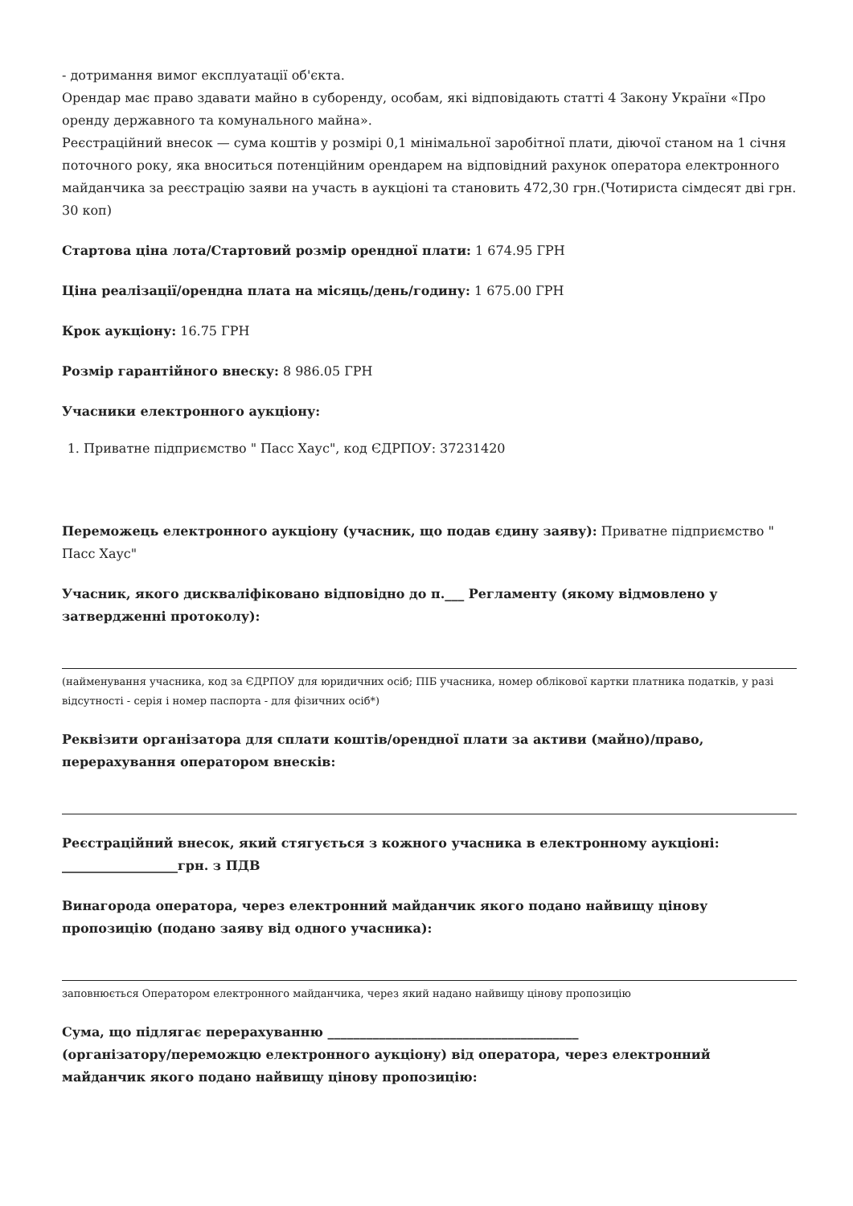- дотримання вимог експлуатації об'єкта.
Орендар має право здавати майно в суборенду, особам, які відповідають статті 4 Закону України «Про оренду державного та комунального майна».
Реєстраційний внесок — сума коштів у розмірі 0,1 мінімальної заробітної плати, діючої станом на 1 січня поточного року, яка вноситься потенційним орендарем на відповідний рахунок оператора електронного майданчика за реєстрацію заяви на участь в аукціоні та становить 472,30 грн.(Чотириста сімдесят дві грн. 30 коп)
Стартова ціна лота/Стартовий розмір орендної плати: 1 674.95 ГРН
Ціна реалізації/орендна плата на місяць/день/годину: 1 675.00 ГРН
Крок аукціону: 16.75 ГРН
Розмір гарантійного внеску: 8 986.05 ГРН
Учасники електронного аукціону:
1. Приватне підприємство " Пасс Хаус", код ЄДРПОУ: 37231420
Переможець електронного аукціону (учасник, що подав єдину заяву): Приватне підприємство " Пасс Хаус"
Учасник, якого дискваліфіковано відповідно до п.___ Регламенту (якому відмовлено у затвердженні протоколу):
(найменування учасника, код за ЄДРПОУ для юридичних осіб; ПІБ учасника, номер облікової картки платника податків, у разі відсутності - серія і номер паспорта - для фізичних осіб*)
Реквізити організатора для сплати коштів/орендної плати за активи (майно)/право, перерахування оператором внесків:
Реєстраційний внесок, який стягується з кожного учасника в електронному аукціоні: __________________грн. з ПДВ
Винагорода оператора, через електронний майданчик якого подано найвищу цінову пропозицію (подано заяву від одного учасника):
заповнюється Оператором електронного майданчика, через який надано найвищу цінову пропозицію
Сума, що підлягає перерахуванню _______________________________________
(організатору/переможцю електронного аукціону) від оператора, через електронний майданчик якого подано найвищу цінову пропозицію: